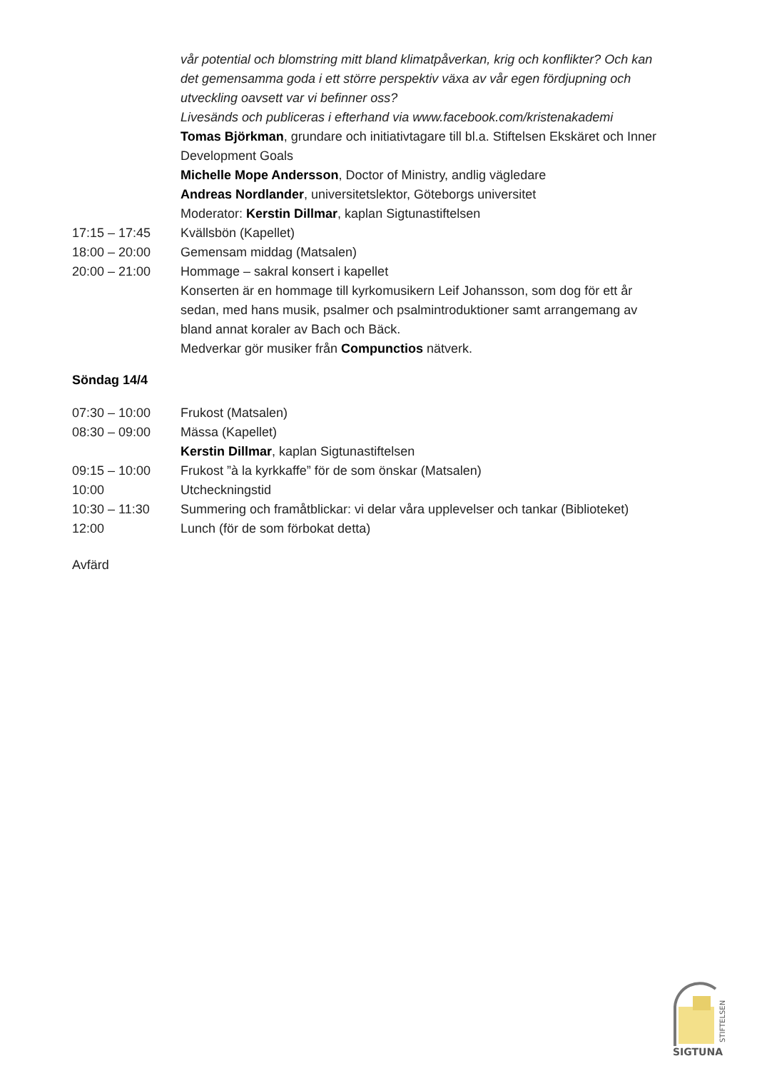vår potential och blomstring mitt bland klimatpåverkan, krig och konflikter? Och kan det gemensamma goda i ett större perspektiv växa av vår egen fördjupning och utveckling oavsett var vi befinner oss?
Livesänds och publiceras i efterhand via www.facebook.com/kristenakademi
Tomas Björkman, grundare och initiativtagare till bl.a. Stiftelsen Ekskäret och Inner Development Goals
Michelle Mope Andersson, Doctor of Ministry, andlig vägledare
Andreas Nordlander, universitetslektor, Göteborgs universitet
Moderator: Kerstin Dillmar, kaplan Sigtunastiftelsen
17:15 – 17:45 Kvällsbön (Kapellet)
18:00 – 20:00 Gemensam middag (Matsalen)
20:00 – 21:00 Hommage – sakral konsert i kapellet
Konserten är en hommage till kyrkomusikern Leif Johansson, som dog för ett år sedan, med hans musik, psalmer och psalmintroduktioner samt arrangemang av bland annat koraler av Bach och Bäck.
Medverkar gör musiker från Compunctios nätverk.
Söndag 14/4
07:30 – 10:00 Frukost (Matsalen)
08:30 – 09:00 Mässa (Kapellet)
Kerstin Dillmar, kaplan Sigtunastiftelsen
09:15 – 10:00 Frukost ”à la kyrkkaffe” för de som önskar (Matsalen)
10:00 Utcheckningstid
10:30 – 11:30 Summering och framåtblickar: vi delar våra upplevelser och tankar (Biblioteket)
12:00 Lunch (för de som förbokat detta)
Avfärd
SIGTUNA
STIFTELSEN